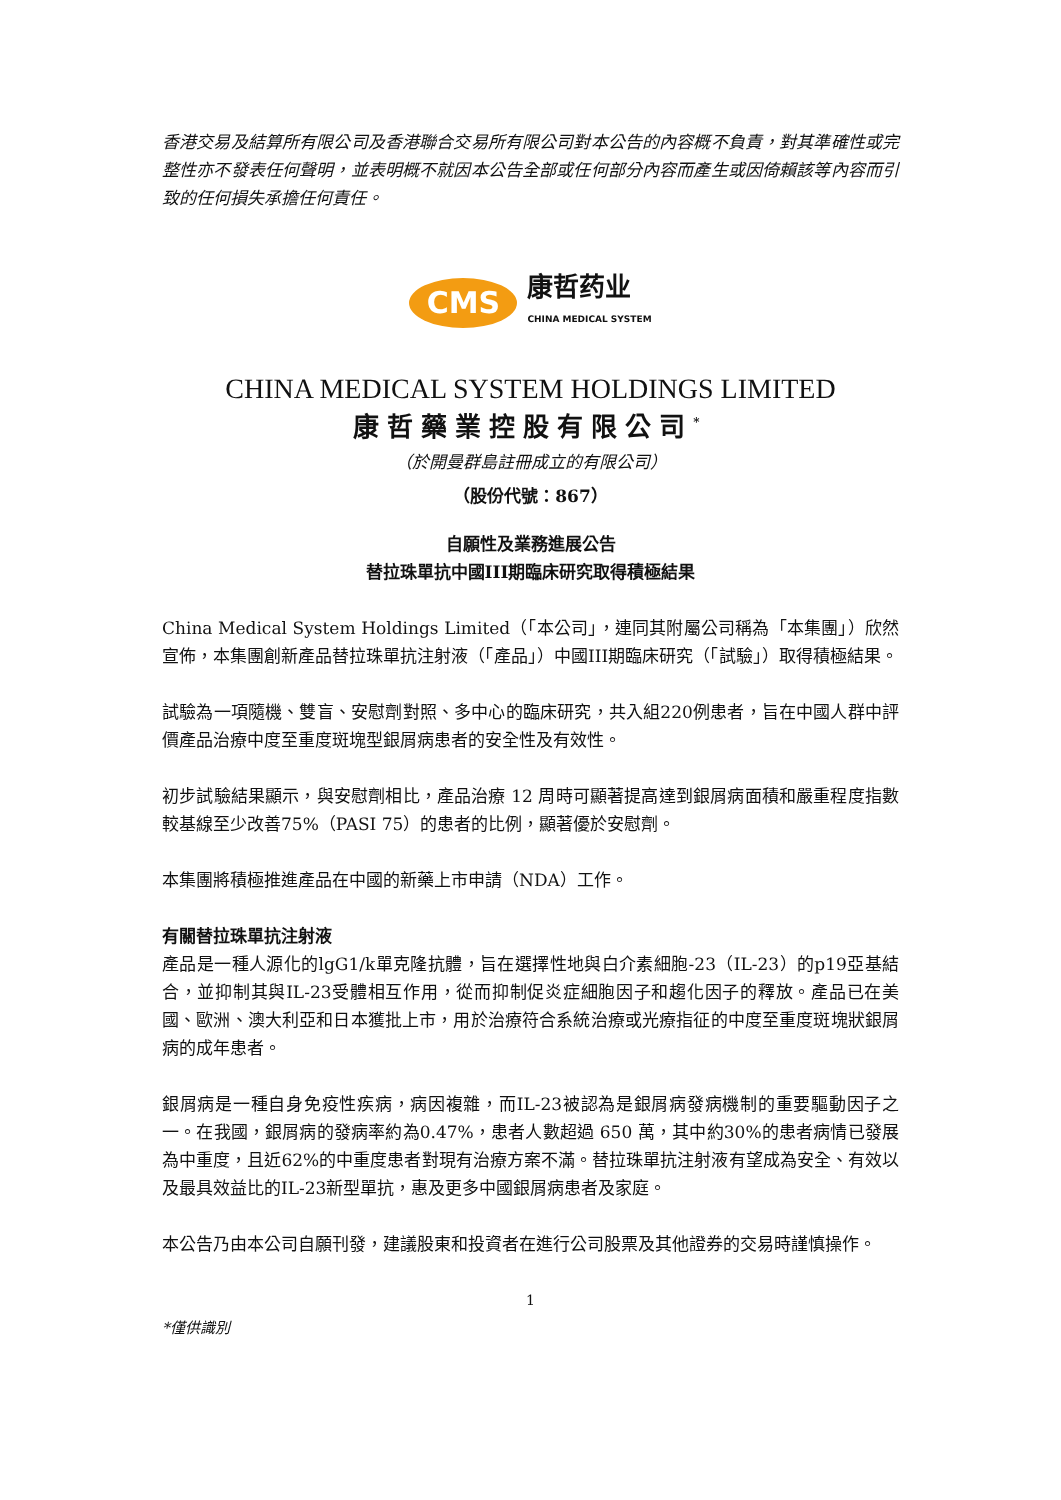香港交易及結算所有限公司及香港聯合交易所有限公司對本公告的內容概不負責，對其準確性或完整性亦不發表任何聲明，並表明概不就因本公告全部或任何部分內容而產生或因倚賴該等內容而引致的任何損失承擔任何責任。
CMS
康哲药业
CHINA MEDICAL SYSTEM
CHINA MEDICAL SYSTEM HOLDINGS LIMITED
康哲藥業控股有限公司<sup>*</sup>
（於開曼群島註冊成立的有限公司）
（股份代號：867）
自願性及業務進展公告
替拉珠單抗中國III期臨床研究取得積極結果
China Medical System Holdings Limited（「本公司」，連同其附屬公司稱為「本集團」）欣然宣佈，本集團創新產品替拉珠單抗注射液（「產品」）中國III期臨床研究（「試驗」）取得積極結果。
試驗為一項隨機、雙盲、安慰劑對照、多中心的臨床研究，共入組220例患者，旨在中國人群中評價產品治療中度至重度斑塊型銀屑病患者的安全性及有效性。
初步試驗結果顯示，與安慰劑相比，產品治療 12 周時可顯著提高達到銀屑病面積和嚴重程度指數較基線至少改善75%（PASI 75）的患者的比例，顯著優於安慰劑。
本集團將積極推進產品在中國的新藥上市申請（NDA）工作。
有關替拉珠單抗注射液
產品是一種人源化的lgG1/k單克隆抗體，旨在選擇性地與白介素細胞-23（IL-23）的p19亞基結合，並抑制其與IL-23受體相互作用，從而抑制促炎症細胞因子和趨化因子的釋放。產品已在美國、歐洲、澳大利亞和日本獲批上市，用於治療符合系統治療或光療指征的中度至重度斑塊狀銀屑病的成年患者。
銀屑病是一種自身免疫性疾病，病因複雜，而IL-23被認為是銀屑病發病機制的重要驅動因子之一。在我國，銀屑病的發病率約為0.47%，患者人數超過 650 萬，其中約30%的患者病情已發展為中重度，且近62%的中重度患者對現有治療方案不滿。替拉珠單抗注射液有望成為安全、有效以及最具效益比的IL-23新型單抗，惠及更多中國銀屑病患者及家庭。
本公告乃由本公司自願刊發，建議股東和投資者在進行公司股票及其他證券的交易時謹慎操作。
1
*僅供識別